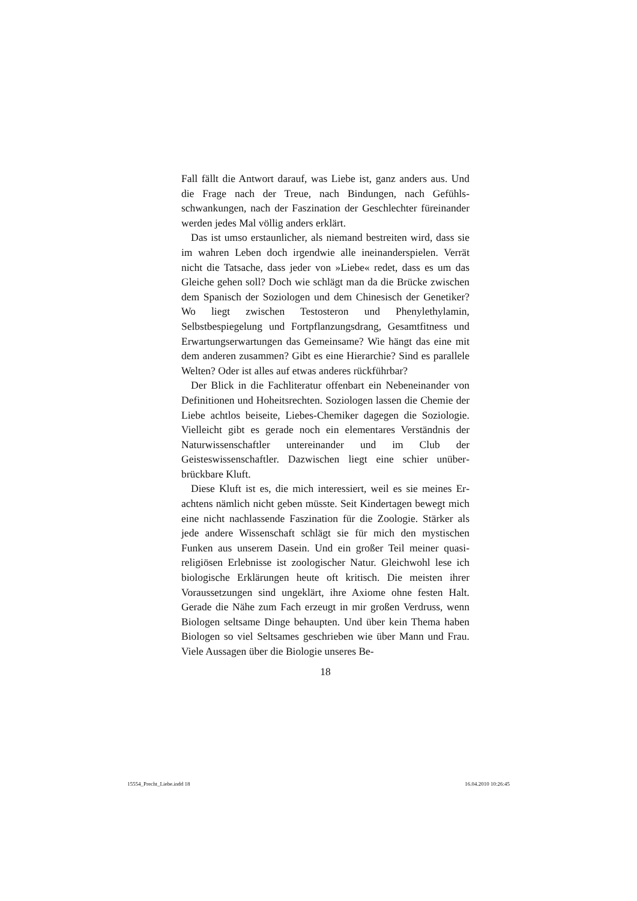Fall fällt die Antwort darauf, was Liebe ist, ganz anders aus. Und die Frage nach der Treue, nach Bindungen, nach Gefühls­schwankungen, nach der Faszination der Geschlechter füreinan­der werden jedes Mal völlig anders erklärt.
Das ist umso erstaunlicher, als niemand bestreiten wird, dass sie im wahren Leben doch irgendwie alle ineinanderspielen. Ver­rät nicht die Tatsache, dass jeder von »Liebe« redet, dass es um das Gleiche gehen soll? Doch wie schlägt man da die Brü­cke zwischen dem Spanisch der Soziologen und dem Chinesisch der Genetiker? Wo liegt zwischen Testosteron und Phenylethyl­amin, Selbstbespiegelung und Fortpflanzungsdrang, Gesamt­fitness und Erwartungserwartungen das Gemeinsame? Wie hängt das eine mit dem anderen zusammen? Gibt es eine Hie­rarchie? Sind es parallele Welten? Oder ist alles auf etwas an­deres rückführbar?
Der Blick in die Fachliteratur offenbart ein Nebeneinander von Definitionen und Hoheitsrechten. Soziologen lassen die Chemie der Liebe achtlos beiseite, Liebes-Chemiker dagegen die Soziologie. Vielleicht gibt es gerade noch ein elementares Ver­ständnis der Naturwissenschaftler untereinander und im Club der Geisteswissenschaftler. Dazwischen liegt eine schier unüber­brückbare Kluft.
Diese Kluft ist es, die mich interessiert, weil es sie meines Er­achtens nämlich nicht geben müsste. Seit Kindertagen bewegt mich eine nicht nachlassende Faszination für die Zoologie. Stär­ker als jede andere Wissenschaft schlägt sie für mich den mysti­schen Funken aus unserem Dasein. Und ein großer Teil meiner quasi-religiösen Erlebnisse ist zoologischer Natur. Gleichwohl lese ich biologische Erklärungen heute oft kritisch. Die meisten ihrer Voraussetzungen sind ungeklärt, ihre Axiome ohne festen Halt. Gerade die Nähe zum Fach erzeugt in mir großen Ver­druss, wenn Biologen seltsame Dinge behaupten. Und über kein Thema haben Biologen so viel Seltsames geschrieben wie über Mann und Frau. Viele Aussagen über die Biologie unseres Be-
18
15554_Precht_Liebe.indd 18 16.04.2010 10:26:45